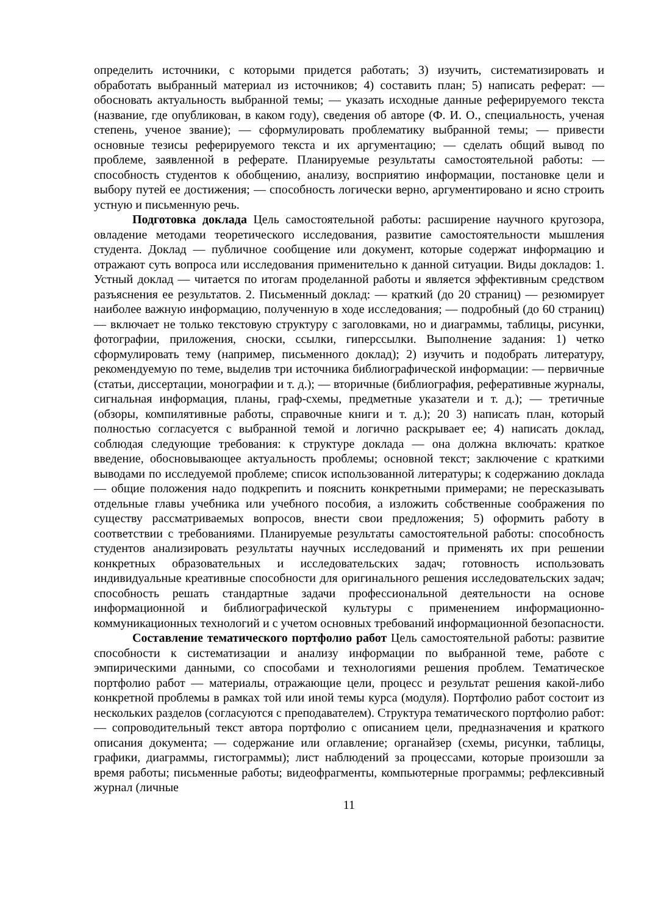определить источники, с которыми придется работать; 3) изучить, систематизировать и обработать выбранный материал из источников; 4) составить план; 5) написать реферат: — обосновать актуальность выбранной темы; — указать исходные данные реферируемого текста (название, где опубликован, в каком году), сведения об авторе (Ф. И. О., специальность, ученая степень, ученое звание); — сформулировать проблематику выбранной темы; — привести основные тезисы реферируемого текста и их аргументацию; — сделать общий вывод по проблеме, заявленной в реферате. Планируемые результаты самостоятельной работы: — способность студентов к обобщению, анализу, восприятию информации, постановке цели и выбору путей ее достижения; — способность логически верно, аргументировано и ясно строить устную и письменную речь.
Подготовка доклада Цель самостоятельной работы: расширение научного кругозора, овладение методами теоретического исследования, развитие самостоятельности мышления студента. Доклад — публичное сообщение или документ, которые содержат информацию и отражают суть вопроса или исследования применительно к данной ситуации. Виды докладов: 1. Устный доклад — читается по итогам проделанной работы и является эффективным средством разъяснения ее результатов. 2. Письменный доклад: — краткий (до 20 страниц) — резюмирует наиболее важную информацию, полученную в ходе исследования; — подробный (до 60 страниц) — включает не только текстовую структуру с заголовками, но и диаграммы, таблицы, рисунки, фотографии, приложения, сноски, ссылки, гиперссылки. Выполнение задания: 1) четко сформулировать тему (например, письменного доклад); 2) изучить и подобрать литературу, рекомендуемую по теме, выделив три источника библиографической информации: — первичные (статьи, диссертации, монографии и т. д.); — вторичные (библиография, реферативные журналы, сигнальная информация, планы, граф-схемы, предметные указатели и т. д.); — третичные (обзоры, компилятивные работы, справочные книги и т. д.); 20 3) написать план, который полностью согласуется с выбранной темой и логично раскрывает ее; 4) написать доклад, соблюдая следующие требования: к структуре доклада — она должна включать: краткое введение, обосновывающее актуальность проблемы; основной текст; заключение с краткими выводами по исследуемой проблеме; список использованной литературы; к содержанию доклада — общие положения надо подкрепить и пояснить конкретными примерами; не пересказывать отдельные главы учебника или учебного пособия, а изложить собственные соображения по существу рассматриваемых вопросов, внести свои предложения; 5) оформить работу в соответствии с требованиями. Планируемые результаты самостоятельной работы: способность студентов анализировать результаты научных исследований и применять их при решении конкретных образовательных и исследовательских задач; готовность использовать индивидуальные креативные способности для оригинального решения исследовательских задач; способность решать стандартные задачи профессиональной деятельности на основе информационной и библиографической культуры с применением информационно-коммуникационных технологий и с учетом основных требований информационной безопасности.
Составление тематического портфолио работ Цель самостоятельной работы: развитие способности к систематизации и анализу информации по выбранной теме, работе с эмпирическими данными, со способами и технологиями решения проблем. Тематическое портфолио работ — материалы, отражающие цели, процесс и результат решения какой-либо конкретной проблемы в рамках той или иной темы курса (модуля). Портфолио работ состоит из нескольких разделов (согласуются с преподавателем). Структура тематического портфолио работ: — сопроводительный текст автора портфолио с описанием цели, предназначения и краткого описания документа; — содержание или оглавление; органайзер (схемы, рисунки, таблицы, графики, диаграммы, гистограммы); лист наблюдений за процессами, которые произошли за время работы; письменные работы; видеофрагменты, компьютерные программы; рефлексивный журнал (личные
11